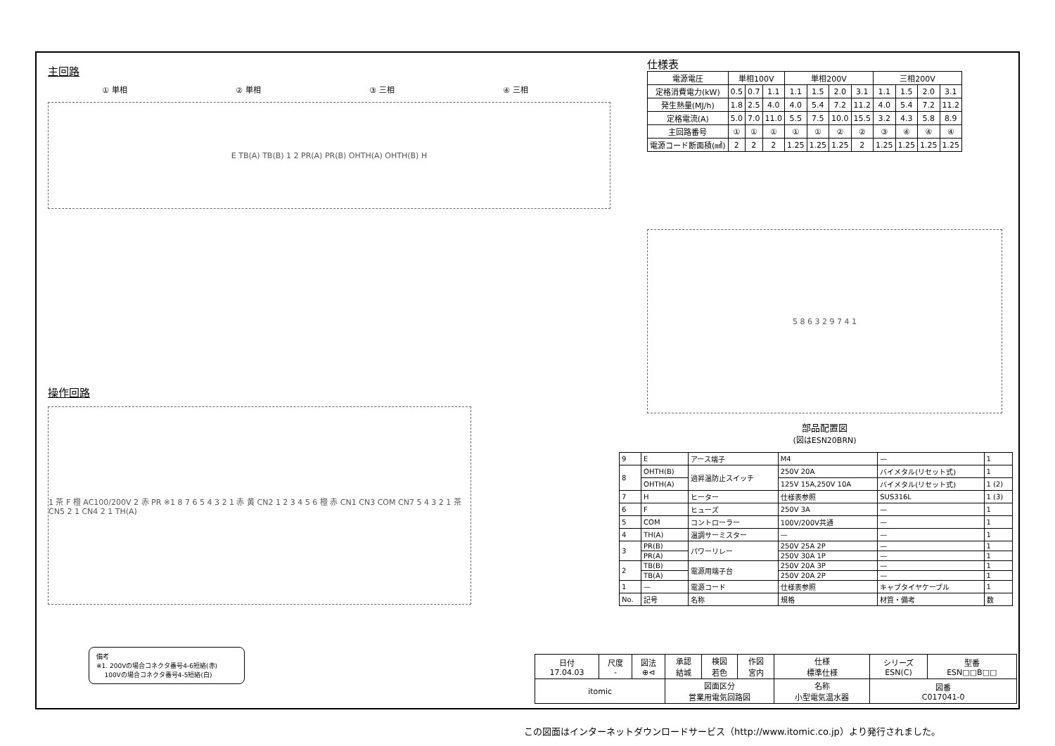主回路
① 単相 ② 単相 ③ 三相 ④ 三相
E TB(A) TB(B) 1 2 PR(A) PR(B) OHTH(A) OHTH(B) H
操作回路
1 茶 F 橙 AC100/200V 2 赤 PR ※1 8 7 6 5 4 3 2 1 赤 黄 CN2 1 2 3 4 5 6 橙 赤 CN1 CN3 COM CN7 5 4 3 2 1 茶 CN5 2 1 CN4 2 1 TH(A)
仕様表
| 電源電圧 | 単相100V | | | 単相200V | | | | 三相200V | | | |
| 定格消費電力(kW) | 0.5 | 0.7 | 1.1 | 1.1 | 1.5 | 2.0 | 3.1 | 1.1 | 1.5 | 2.0 | 3.1 |
| 発生熱量(MJ/h) | 1.8 | 2.5 | 4.0 | 4.0 | 5.4 | 7.2 | 11.2 | 4.0 | 5.4 | 7.2 | 11.2 |
| 定格電流(A) | 5.0 | 7.0 | 11.0 | 5.5 | 7.5 | 10.0 | 15.5 | 3.2 | 4.3 | 5.8 | 8.9 |
| 主回路番号 | ① | ① | ① | ① | ① | ② | ② | ③ | ④ | ④ | ④ |
| 電源コード断面積(㎟) | 2 | 2 | 2 | 1.25 | 1.25 | 1.25 | 2 | 1.25 | 1.25 | 1.25 | 1.25 |
5 8 6 3 2 9 7 4 1
部品配置図
(図はESN20BRN)
| 9 | E | アース端子 | M4 | — | 1 |
| 8 | OHTH(B) | 過昇温防止スイッチ | 250V 20A | バイメタル(リセット式) | 1 |
| | OHTH(A) | | 125V 15A,250V 10A | バイメタル(リセット式) | 1 (2) |
| 7 | H | ヒーター | 仕様表参照 | SUS316L | 1 (3) |
| 6 | F | ヒューズ | 250V 3A | — | 1 |
| 5 | COM | コントローラー | 100V/200V共通 | — | 1 |
| 4 | TH(A) | 温調サーミスター | — | — | 1 |
| 3 | PR(B) | パワーリレー | 250V 25A 2P | — | 1 |
| | PR(A) | | 250V 30A 1P | — | 1 |
| 2 | TB(B) | 電源用端子台 | 250V 20A 3P | — | 1 |
| | TB(A) | | 250V 20A 2P | — | 1 |
| 1 | — | 電源コード | 仕様表参照 | キャブタイヤケーブル | 1 |
| No. | 記号 | 名称 | 規格 | 材質・備考 | 数 |
備考
※1. 200Vの場合コネクタ番号4-6短絡(赤)
100Vの場合コネクタ番号4-5短絡(白)
| 日付 17.04.03 | 尺度 - | 図法 ⊕⊲ | 承認 結城 | 検図 若色 | 作図 宮内 | 仕様 標準仕様 | シリーズ ESN(C) | 型番 ESN□□B□□ |
| itomic | | | 図面区分 営業用電気回路図 | | | 名称 小型電気温水器 | 図番 C017041-0 | |
この図面はインターネットダウンロードサービス（http://www.itomic.co.jp）より発行されました。